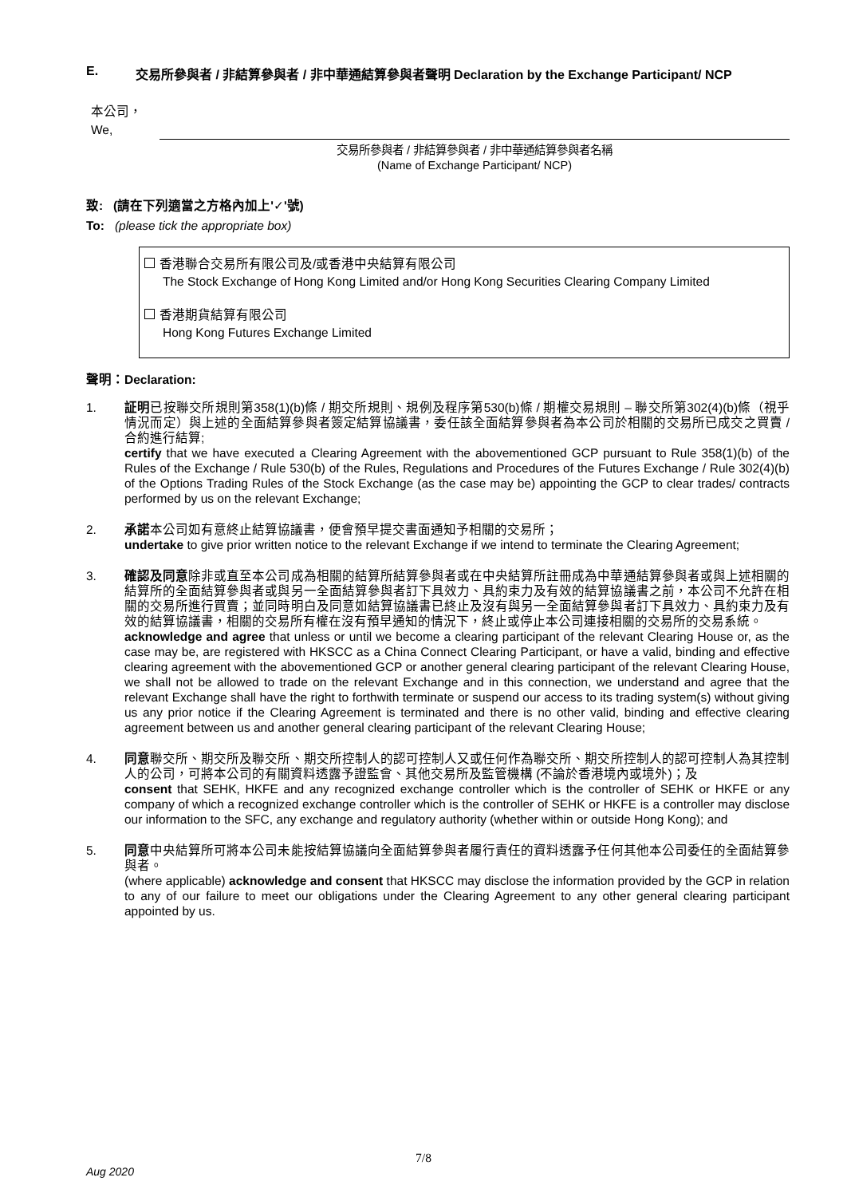E. 交易所參與者 / 非結算參與者 / 非中華通結算參與者聲明 Declaration by the Exchange Participant/ NCP
本公司，
We,
交易所參與者 / 非結算參與者 / 非中華通結算參與者名稱
(Name of Exchange Participant/ NCP)
致: (請在下列適當之方格內加上'✓'號)
To: (please tick the appropriate box)
香港聯合交易所有限公司及/或香港中央結算有限公司
The Stock Exchange of Hong Kong Limited and/or Hong Kong Securities Clearing Company Limited
香港期貨結算有限公司
Hong Kong Futures Exchange Limited
聲明：Declaration:
1. 証明已按聯交所規則第358(1)(b)條 / 期交所規則、規例及程序第530(b)條 / 期權交易規則 – 聯交所第302(4)(b)條（視乎情況而定）與上述的全面結算參與者簽定結算協議書，委任該全面結算參與者為本公司於相關的交易所已成交之買賣 / 合約進行結算;
certify that we have executed a Clearing Agreement with the abovementioned GCP pursuant to Rule 358(1)(b) of the Rules of the Exchange / Rule 530(b) of the Rules, Regulations and Procedures of the Futures Exchange / Rule 302(4)(b) of the Options Trading Rules of the Stock Exchange (as the case may be) appointing the GCP to clear trades/ contracts performed by us on the relevant Exchange;
2. 承諾本公司如有意終止結算協議書，便會預早提交書面通知予相關的交易所；
undertake to give prior written notice to the relevant Exchange if we intend to terminate the Clearing Agreement;
3. 確認及同意除非或直至本公司成為相關的結算所結算參與者或在中央結算所註冊成為中華通結算參與者或與上述相關的結算所的全面結算參與者或與另一全面結算參與者訂下具效力、具約束力及有效的結算協議書之前，本公司不允許在相關的交易所進行買賣；並同時明白及同意如結算協議書已終止及沒有與另一全面結算參與者訂下具效力、具約束力及有效的結算協議書，相關的交易所有權在沒有預早通知的情況下，終止或停止本公司連接相關的交易所的交易系統。
acknowledge and agree that unless or until we become a clearing participant of the relevant Clearing House or, as the case may be, are registered with HKSCC as a China Connect Clearing Participant, or have a valid, binding and effective clearing agreement with the abovementioned GCP or another general clearing participant of the relevant Clearing House, we shall not be allowed to trade on the relevant Exchange and in this connection, we understand and agree that the relevant Exchange shall have the right to forthwith terminate or suspend our access to its trading system(s) without giving us any prior notice if the Clearing Agreement is terminated and there is no other valid, binding and effective clearing agreement between us and another general clearing participant of the relevant Clearing House;
4. 同意聯交所、期交所及聯交所、期交所控制人的認可控制人又或任何作為聯交所、期交所控制人的認可控制人為其控制人的公司，可將本公司的有關資料透露予證監會、其他交易所及監管機構 (不論於香港境內或境外)；及
consent that SEHK, HKFE and any recognized exchange controller which is the controller of SEHK or HKFE or any company of which a recognized exchange controller which is the controller of SEHK or HKFE is a controller may disclose our information to the SFC, any exchange and regulatory authority (whether within or outside Hong Kong); and
5. 同意中央結算所可將本公司未能按結算協議向全面結算參與者履行責任的資料透露予任何其他本公司委任的全面結算參與者。
(where applicable) acknowledge and consent that HKSCC may disclose the information provided by the GCP in relation to any of our failure to meet our obligations under the Clearing Agreement to any other general clearing participant appointed by us.
7/8
Aug 2020